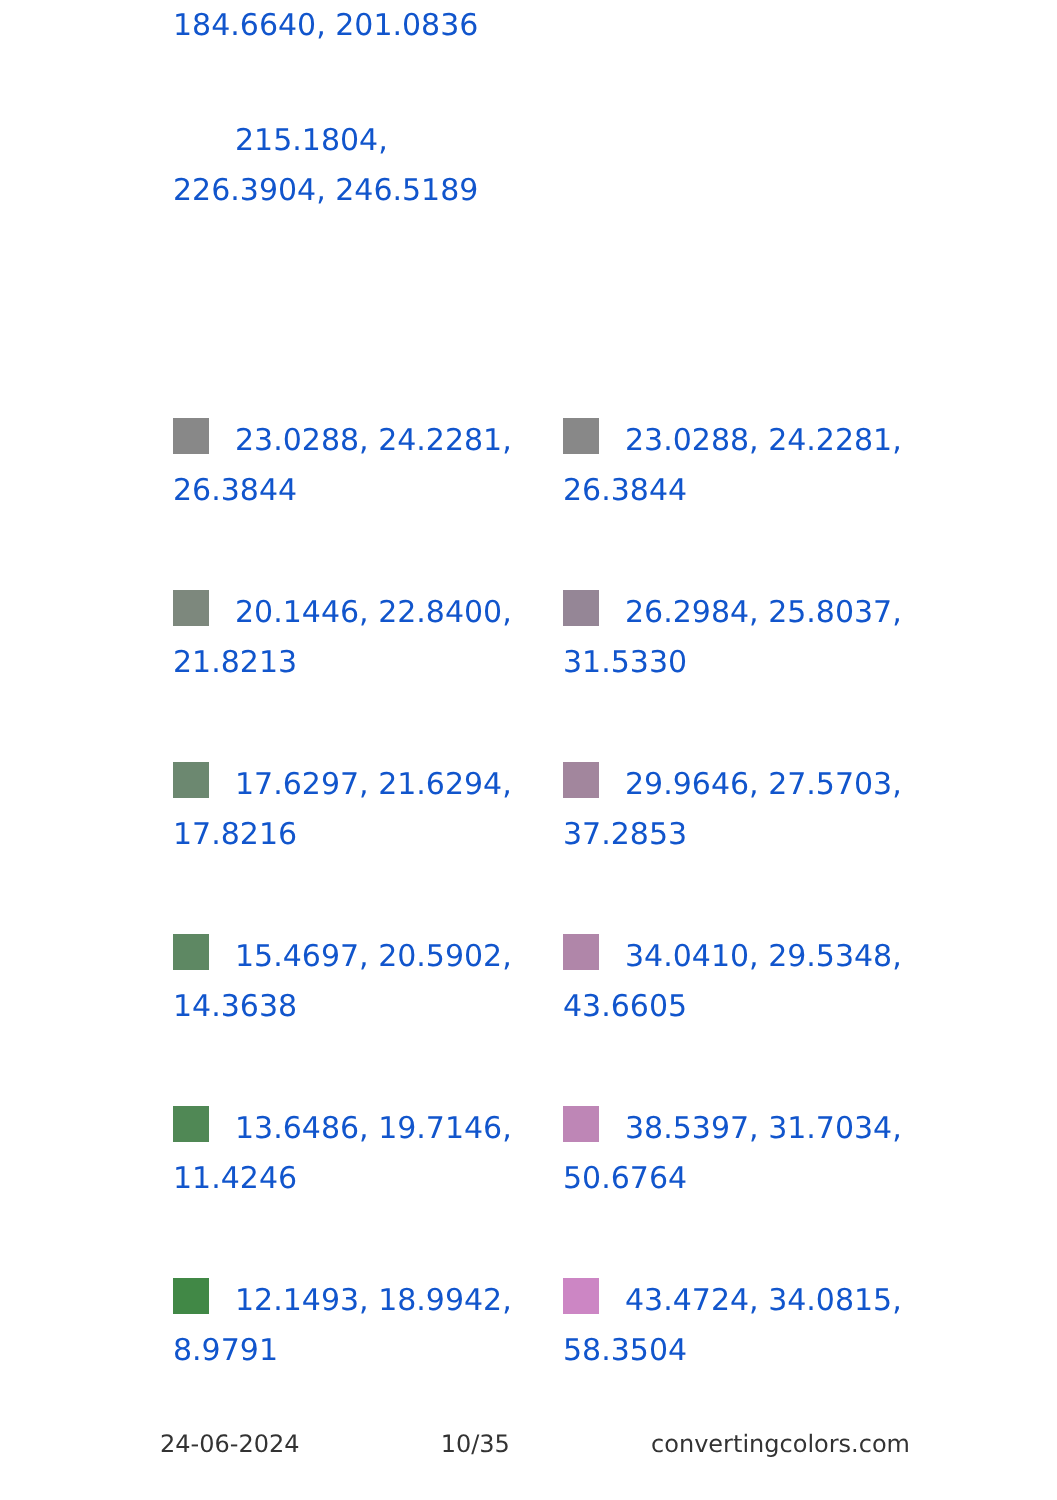184.6640, 201.0836
215.1804,
226.3904, 246.5189
23.0288, 24.2281, 26.3844
23.0288, 24.2281, 26.3844
20.1446, 22.8400, 21.8213
26.2984, 25.8037, 31.5330
17.6297, 21.6294, 17.8216
29.9646, 27.5703, 37.2853
15.4697, 20.5902, 14.3638
34.0410, 29.5348, 43.6605
13.6486, 19.7146, 11.4246
38.5397, 31.7034, 50.6764
12.1493, 18.9942, 8.9791
43.4724, 34.0815, 58.3504
24-06-2024 10/35 convertingcolors.com